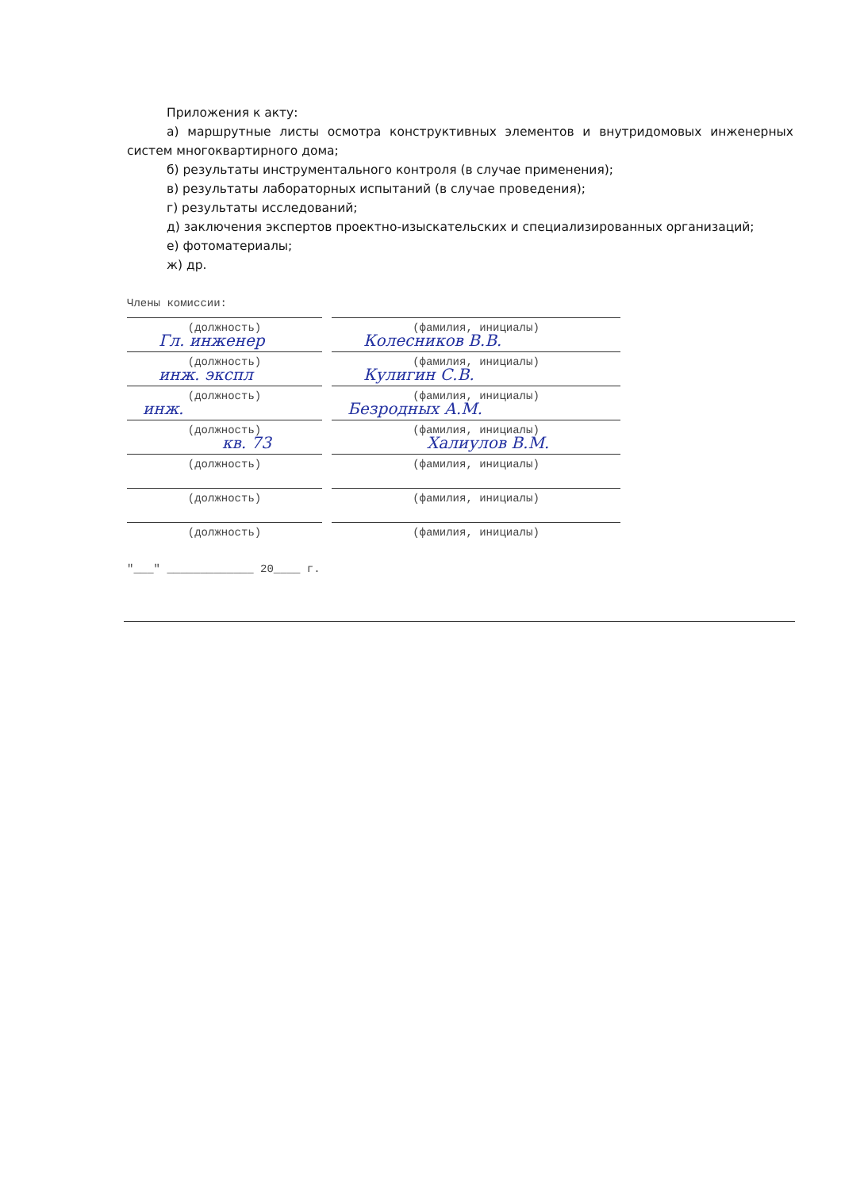Приложения к акту:
а) маршрутные листы осмотра конструктивных элементов и внутридомовых инженерных систем многоквартирного дома;
б) результаты инструментального контроля (в случае применения);
в) результаты лабораторных испытаний (в случае проведения);
г) результаты исследований;
д) заключения экспертов проектно-изыскательских и специализированных организаций;
е) фотоматериалы;
ж) др.
Члены комиссии:
(должность) (фамилия, инициалы)
Гл. инженер Колесников В.В.
(должность) (фамилия, инициалы)
инж. экспл Кулигин С.В.
(должность) (фамилия, инициалы)
инж. Безродных А.М.
(должность) (фамилия, инициалы)
кв. 73 Халиулов В.М.
(должность) (фамилия, инициалы)
(должность) (фамилия, инициалы)
(должность) (фамилия, инициалы)
"___" _____________ 20____ г.